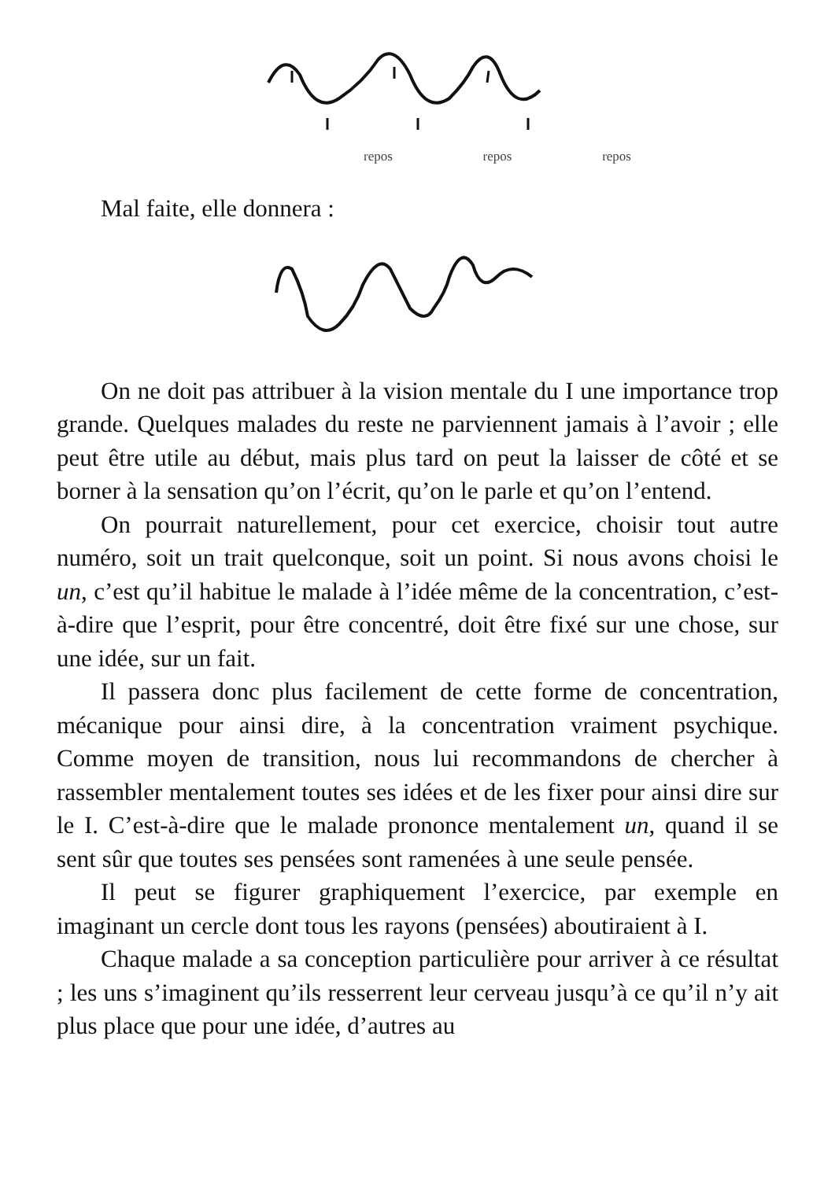repos repos repos
Mal faite, elle donnera :
On ne doit pas attribuer à la vision mentale du I une importance trop grande. Quelques malades du reste ne parviennent jamais à l’avoir ; elle peut être utile au début, mais plus tard on peut la laisser de côté et se borner à la sensation qu’on l’écrit, qu’on le parle et qu’on l’entend.
On pourrait naturellement, pour cet exercice, choisir tout autre numéro, soit un trait quelconque, soit un point. Si nous avons choisi le un, c’est qu’il habitue le malade à l’idée même de la concentration, c’est-à-dire que l’esprit, pour être concentré, doit être fixé sur une chose, sur une idée, sur un fait.
Il passera donc plus facilement de cette forme de concentration, mécanique pour ainsi dire, à la concentration vraiment psychique. Comme moyen de transition, nous lui recommandons de chercher à rassembler mentalement toutes ses idées et de les fixer pour ainsi dire sur le I. C’est-à-dire que le malade prononce mentalement un, quand il se sent sûr que toutes ses pensées sont ramenées à une seule pensée.
Il peut se figurer graphiquement l’exercice, par exemple en imaginant un cercle dont tous les rayons (pensées) aboutiraient à I.
Chaque malade a sa conception particulière pour arriver à ce résultat ; les uns s’imaginent qu’ils resserrent leur cerveau jusqu’à ce qu’il n’y ait plus place que pour une idée, d’autres au